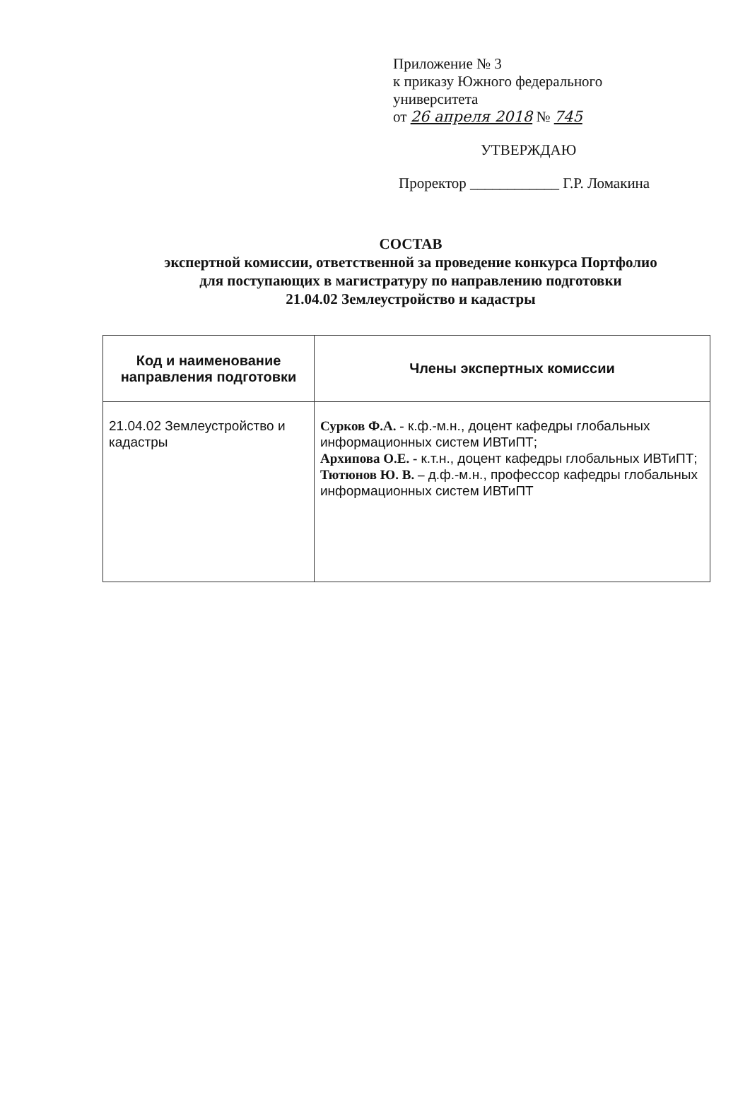Приложение № 3
к приказу Южного федерального
университета
от 26 апреля 2018 № 745
УТВЕРЖДАЮ
Проректор ____________ Г.Р. Ломакина
СОСТАВ
экспертной комиссии, ответственной за проведение конкурса Портфолио
для поступающих в магистратуру по направлению подготовки
21.04.02 Землеустройство и кадастры
| Код и наименование направления подготовки | Члены экспертных комиссии |
| --- | --- |
| 21.04.02 Землеустройство и кадастры | Сурков Ф.А. - к.ф.-м.н., доцент кафедры глобальных информационных систем ИВТиПТ; Архипова О.Е. - к.т.н., доцент кафедры глобальных ИВТиПТ; Тютюнов Ю. В. – д.ф.-м.н., профессор кафедры глобальных информационных систем ИВТиПТ |